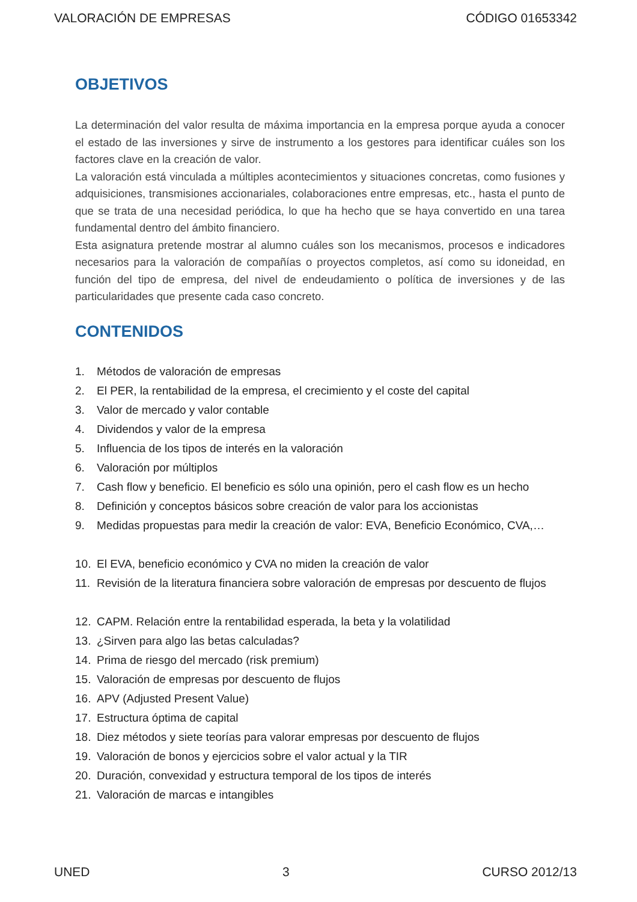VALORACIÓN DE EMPRESAS CÓDIGO 01653342
OBJETIVOS
La determinación del valor resulta de máxima importancia en la empresa porque ayuda a conocer el estado de las inversiones y sirve de instrumento a los gestores para identificar cuáles son los factores clave en la creación de valor.
La valoración está vinculada a múltiples acontecimientos y situaciones concretas, como fusiones y adquisiciones, transmisiones accionariales, colaboraciones entre empresas, etc., hasta el punto de que se trata de una necesidad periódica, lo que ha hecho que se haya convertido en una tarea fundamental dentro del ámbito financiero.
Esta asignatura pretende mostrar al alumno cuáles son los mecanismos, procesos e indicadores necesarios para la valoración de compañías o proyectos completos, así como su idoneidad, en función del tipo de empresa, del nivel de endeudamiento o política de inversiones y de las particularidades que presente cada caso concreto.
CONTENIDOS
1. Métodos de valoración de empresas
2. El PER, la rentabilidad de la empresa, el crecimiento y el coste del capital
3. Valor de mercado y valor contable
4. Dividendos y valor de la empresa
5. Influencia de los tipos de interés en la valoración
6. Valoración por múltiplos
7. Cash flow y beneficio. El beneficio es sólo una opinión, pero el cash flow es un hecho
8. Definición y conceptos básicos sobre creación de valor para los accionistas
9. Medidas propuestas para medir la creación de valor: EVA, Beneficio Económico, CVA,…
10. El EVA, beneficio económico y CVA no miden la creación de valor
11. Revisión de la literatura financiera sobre valoración de empresas por descuento de flujos
12. CAPM. Relación entre la rentabilidad esperada, la beta y la volatilidad
13. ¿Sirven para algo las betas calculadas?
14. Prima de riesgo del mercado (risk premium)
15. Valoración de empresas por descuento de flujos
16. APV (Adjusted Present Value)
17. Estructura óptima de capital
18. Diez métodos y siete teorías para valorar empresas por descuento de flujos
19. Valoración de bonos y ejercicios sobre el valor actual y la TIR
20. Duración, convexidad y estructura temporal de los tipos de interés
21. Valoración de marcas e intangibles
UNED 3 CURSO 2012/13